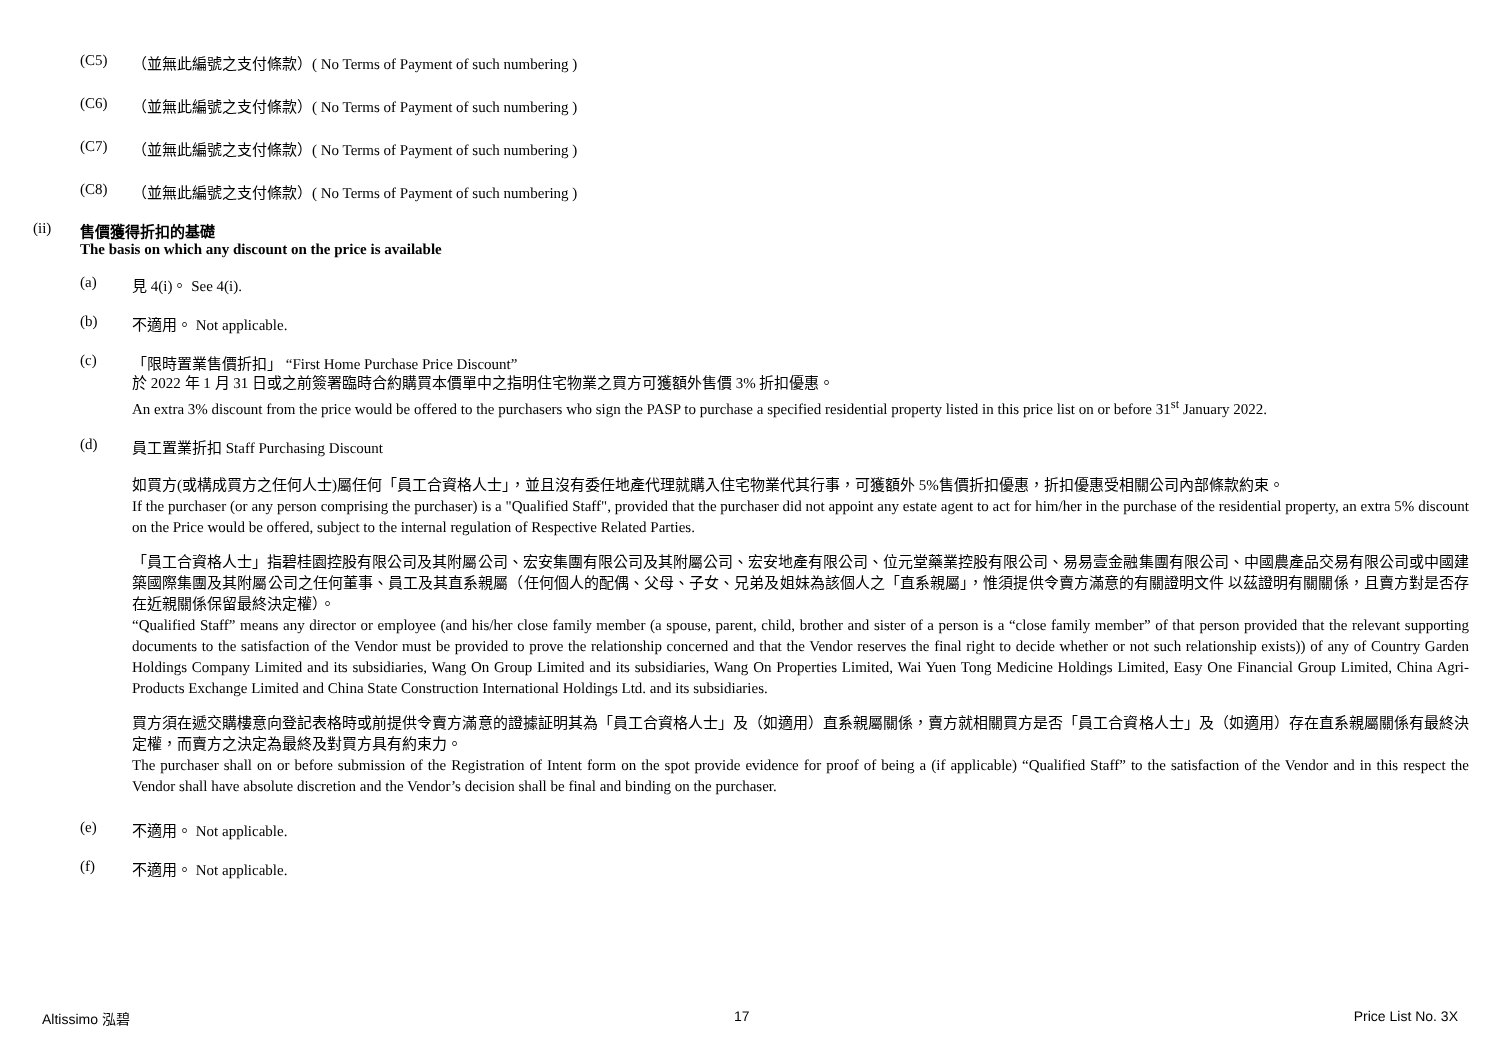(C5) （並無此編號之支付條款）( No Terms of Payment of such numbering )
(C6) （並無此編號之支付條款）( No Terms of Payment of such numbering )
(C7) （並無此編號之支付條款）( No Terms of Payment of such numbering )
(C8) （並無此編號之支付條款）( No Terms of Payment of such numbering )
(ii) 售價獲得折扣的基礎
The basis on which any discount on the price is available
(a) 見 4(i)。 See 4(i).
(b) 不適用。 Not applicable.
(c) 「限時置業售價折扣」 “First Home Purchase Price Discount”
於 2022 年 1 月 31 日或之前簽署臨時合約購買本價單中之指明住宅物業之買方可獲額外售價 3% 折扣優惠。
An extra 3% discount from the price would be offered to the purchasers who sign the PASP to purchase a specified residential property listed in this price list on or before 31<sup>st</sup> January 2022.
(d) 員工置業折扣 Staff Purchasing Discount
如買方(或構成買方之任何人士)屬任何「員工合資格人士」，並且沒有委任地產代理就購入住宅物業代其行事，可獲額外 5%售價折扣優惠，折扣優惠受相關公司內部條款約束。
If the purchaser (or any person comprising the purchaser) is a "Qualified Staff", provided that the purchaser did not appoint any estate agent to act for him/her in the purchase of the residential property, an extra 5% discount on the Price would be offered, subject to the internal regulation of Respective Related Parties.
「員工合資格人士」指碧桂園控股有限公司及其附屬公司、宏安集團有限公司及其附屬公司、宏安地產有限公司、位元堂藥業控股有限公司、易易壹金融集團有限公司、中國農產品交易有限公司或中國建築國際集團及其附屬公司之任何董事、員工及其直系親屬（任何個人的配偶、父母、子女、兄弟及姐妹為該個人之「直系親屬」，惟須提供令賣方滿意的有關證明文件 以茲證明有關關係，且賣方對是否存在近親關係保留最終決定權）。
“Qualified Staff” means any director or employee (and his/her close family member (a spouse, parent, child, brother and sister of a person is a “close family member” of that person provided that the relevant supporting documents to the satisfaction of the Vendor must be provided to prove the relationship concerned and that the Vendor reserves the final right to decide whether or not such relationship exists)) of any of Country Garden Holdings Company Limited and its subsidiaries, Wang On Group Limited and its subsidiaries, Wang On Properties Limited, Wai Yuen Tong Medicine Holdings Limited, Easy One Financial Group Limited, China Agri-Products Exchange Limited and China State Construction International Holdings Ltd. and its subsidiaries.
買方須在遞交購樓意向登記表格時或前提供令賣方滿意的證據証明其為「員工合資格人士」及（如適用）直系親屬關係，賣方就相關買方是否「員工合資格人士」及（如適用）存在直系親屬關係有最終決定權，而賣方之決定為最終及對買方具有約束力。
The purchaser shall on or before submission of the Registration of Intent form on the spot provide evidence for proof of being a (if applicable) “Qualified Staff” to the satisfaction of the Vendor and in this respect the Vendor shall have absolute discretion and the Vendor’s decision shall be final and binding on the purchaser.
(e) 不適用。 Not applicable.
(f) 不適用。 Not applicable.
Altissimo 泓碧 17 Price List No. 3X